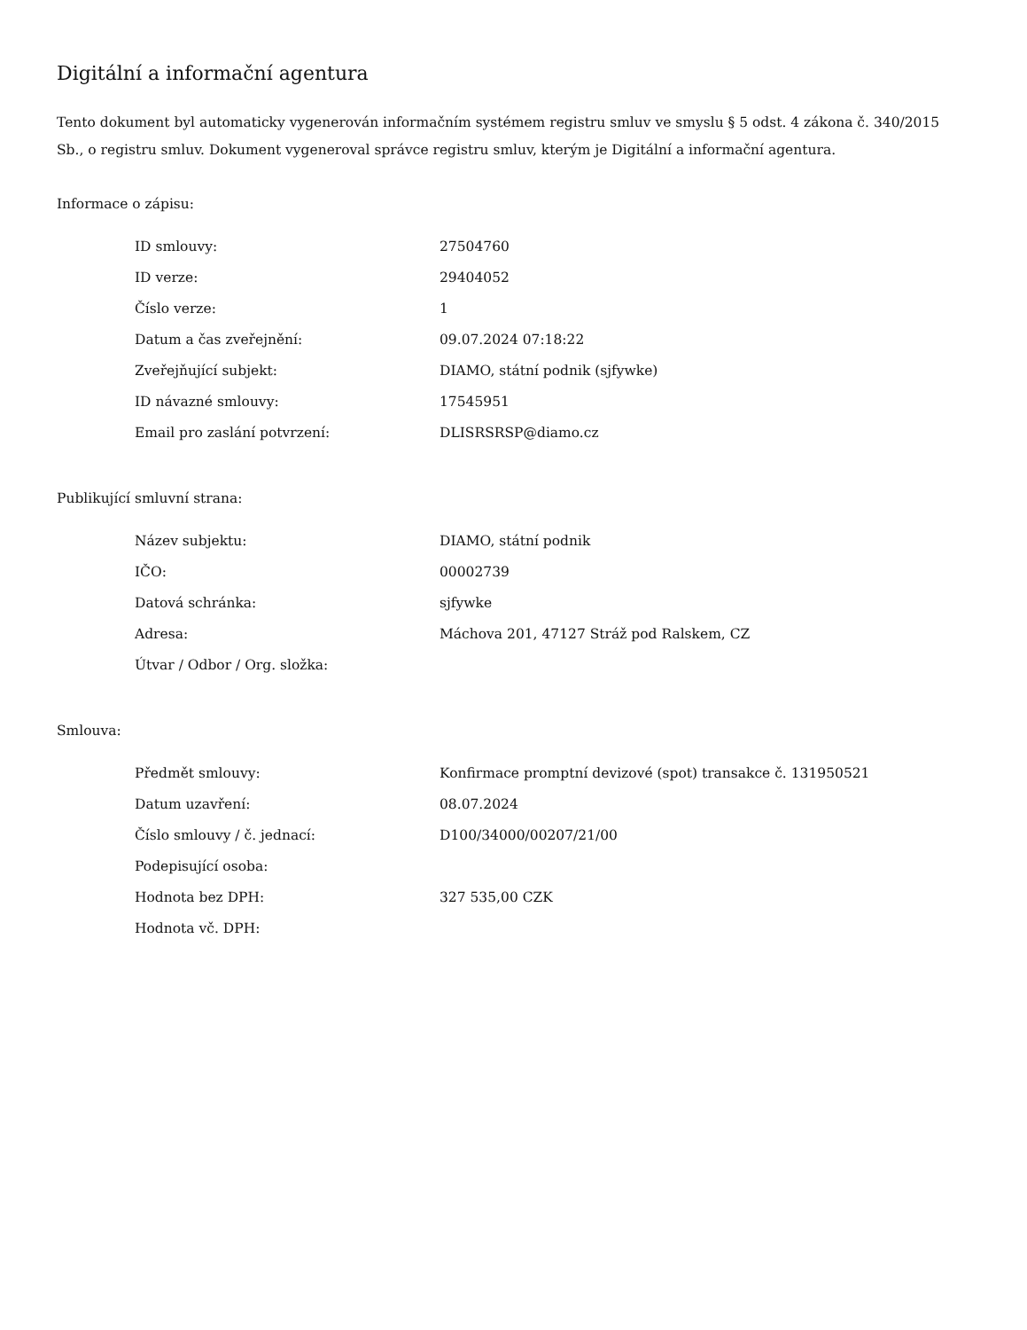Digitální a informační agentura
Tento dokument byl automaticky vygenerován informačním systémem registru smluv ve smyslu § 5 odst. 4 zákona č. 340/2015 Sb., o registru smluv. Dokument vygeneroval správce registru smluv, kterým je Digitální a informační agentura.
Informace o zápisu:
| ID smlouvy: | 27504760 |
| ID verze: | 29404052 |
| Číslo verze: | 1 |
| Datum a čas zveřejnění: | 09.07.2024 07:18:22 |
| Zveřejňující subjekt: | DIAMO, státní podnik (sjfywke) |
| ID návazné smlouvy: | 17545951 |
| Email pro zaslání potvrzení: | DLISRSRSP@diamo.cz |
Publikující smluvní strana:
| Název subjektu: | DIAMO, státní podnik |
| IČO: | 00002739 |
| Datová schránka: | sjfywke |
| Adresa: | Máchova 201, 47127 Stráž pod Ralskem, CZ |
| Útvar / Odbor / Org. složka: | |
Smlouva:
| Předmět smlouvy: | Konfirmace promptní devizové (spot) transakce č. 131950521 |
| Datum uzavření: | 08.07.2024 |
| Číslo smlouvy / č. jednací: | D100/34000/00207/21/00 |
| Podepisující osoba: | |
| Hodnota bez DPH: | 327 535,00 CZK |
| Hodnota vč. DPH: | |